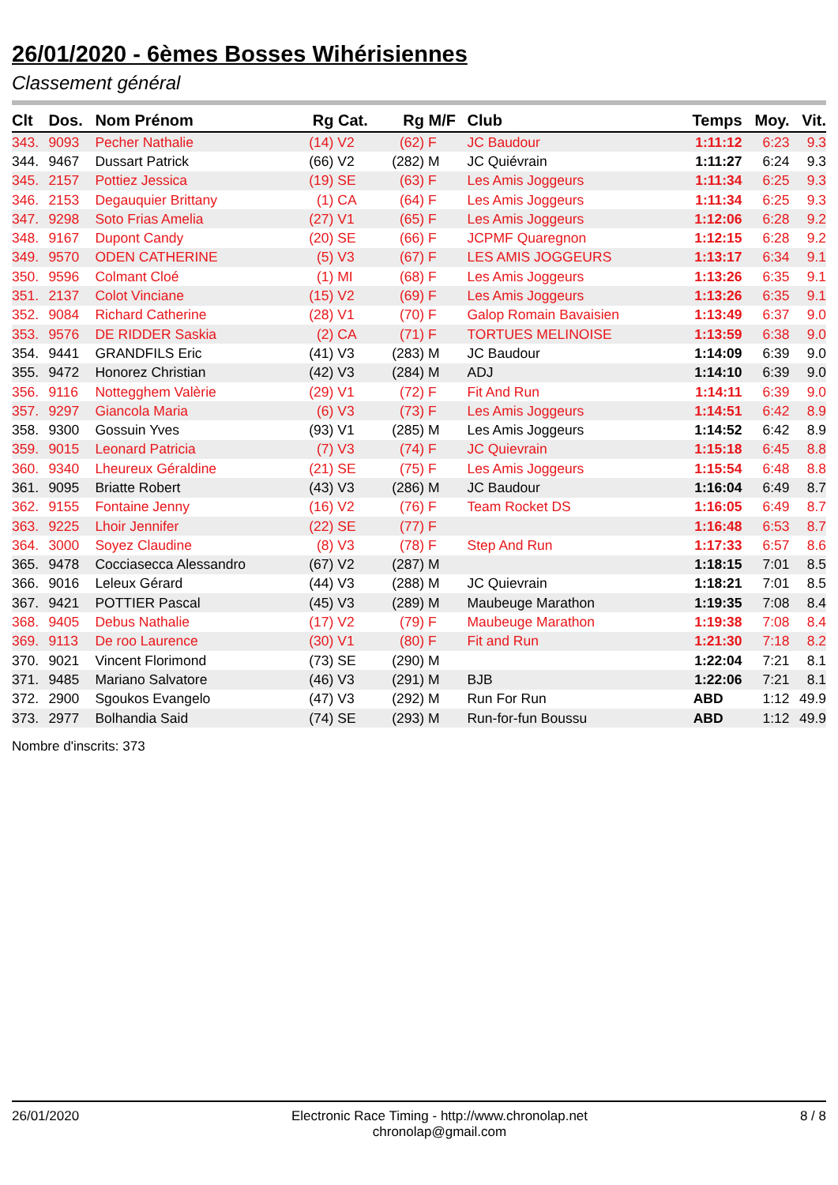26/01/2020 - 6èmes Bosses Wihérisiennes
Classement général
| Clt | Dos. | Nom Prénom | Rg | Cat. | Rg | M/F | Club | Temps | Moy. | Vit. |
| --- | --- | --- | --- | --- | --- | --- | --- | --- | --- | --- |
| 343. | 9093 | Pecher Nathalie | (14) | V2 | (62) | F | JC Baudour | 1:11:12 | 6:23 | 9.3 |
| 344. | 9467 | Dussart Patrick | (66) | V2 | (282) | M | JC Quiévrain | 1:11:27 | 6:24 | 9.3 |
| 345. | 2157 | Pottiez Jessica | (19) | SE | (63) | F | Les Amis Joggeurs | 1:11:34 | 6:25 | 9.3 |
| 346. | 2153 | Degauquier Brittany | (1) | CA | (64) | F | Les Amis Joggeurs | 1:11:34 | 6:25 | 9.3 |
| 347. | 9298 | Soto Frias Amelia | (27) | V1 | (65) | F | Les Amis Joggeurs | 1:12:06 | 6:28 | 9.2 |
| 348. | 9167 | Dupont Candy | (20) | SE | (66) | F | JCPMF Quaregnon | 1:12:15 | 6:28 | 9.2 |
| 349. | 9570 | ODEN CATHERINE | (5) | V3 | (67) | F | LES AMIS JOGGEURS | 1:13:17 | 6:34 | 9.1 |
| 350. | 9596 | Colmant Cloé | (1) | MI | (68) | F | Les Amis Joggeurs | 1:13:26 | 6:35 | 9.1 |
| 351. | 2137 | Colot Vinciane | (15) | V2 | (69) | F | Les Amis Joggeurs | 1:13:26 | 6:35 | 9.1 |
| 352. | 9084 | Richard Catherine | (28) | V1 | (70) | F | Galop Romain Bavaisien | 1:13:49 | 6:37 | 9.0 |
| 353. | 9576 | DE RIDDER Saskia | (2) | CA | (71) | F | TORTUES MELINOISE | 1:13:59 | 6:38 | 9.0 |
| 354. | 9441 | GRANDFILS Eric | (41) | V3 | (283) | M | JC Baudour | 1:14:09 | 6:39 | 9.0 |
| 355. | 9472 | Honorez Christian | (42) | V3 | (284) | M | ADJ | 1:14:10 | 6:39 | 9.0 |
| 356. | 9116 | Nottegghem Valèrie | (29) | V1 | (72) | F | Fit And Run | 1:14:11 | 6:39 | 9.0 |
| 357. | 9297 | Giancola Maria | (6) | V3 | (73) | F | Les Amis Joggeurs | 1:14:51 | 6:42 | 8.9 |
| 358. | 9300 | Gossuin Yves | (93) | V1 | (285) | M | Les Amis Joggeurs | 1:14:52 | 6:42 | 8.9 |
| 359. | 9015 | Leonard Patricia | (7) | V3 | (74) | F | JC Quievrain | 1:15:18 | 6:45 | 8.8 |
| 360. | 9340 | Lheureux Géraldine | (21) | SE | (75) | F | Les Amis Joggeurs | 1:15:54 | 6:48 | 8.8 |
| 361. | 9095 | Briatte Robert | (43) | V3 | (286) | M | JC Baudour | 1:16:04 | 6:49 | 8.7 |
| 362. | 9155 | Fontaine Jenny | (16) | V2 | (76) | F | Team Rocket DS | 1:16:05 | 6:49 | 8.7 |
| 363. | 9225 | Lhoir Jennifer | (22) | SE | (77) | F | | 1:16:48 | 6:53 | 8.7 |
| 364. | 3000 | Soyez Claudine | (8) | V3 | (78) | F | Step And Run | 1:17:33 | 6:57 | 8.6 |
| 365. | 9478 | Cocciasecca Alessandro | (67) | V2 | (287) | M | | 1:18:15 | 7:01 | 8.5 |
| 366. | 9016 | Leleux Gérard | (44) | V3 | (288) | M | JC Quievrain | 1:18:21 | 7:01 | 8.5 |
| 367. | 9421 | POTTIER Pascal | (45) | V3 | (289) | M | Maubeuge Marathon | 1:19:35 | 7:08 | 8.4 |
| 368. | 9405 | Debus Nathalie | (17) | V2 | (79) | F | Maubeuge Marathon | 1:19:38 | 7:08 | 8.4 |
| 369. | 9113 | De roo Laurence | (30) | V1 | (80) | F | Fit and Run | 1:21:30 | 7:18 | 8.2 |
| 370. | 9021 | Vincent Florimond | (73) | SE | (290) | M | | 1:22:04 | 7:21 | 8.1 |
| 371. | 9485 | Mariano Salvatore | (46) | V3 | (291) | M | BJB | 1:22:06 | 7:21 | 8.1 |
| 372. | 2900 | Sgoukos Evangelo | (47) | V3 | (292) | M | Run For Run | ABD | 1:12 | 49.9 |
| 373. | 2977 | Bolhandia Said | (74) | SE | (293) | M | Run-for-fun Boussu | ABD | 1:12 | 49.9 |
Nombre d'inscrits: 373
26/01/2020 Electronic Race Timing - http://www.chronolap.net
chronolap@gmail.com 8 / 8